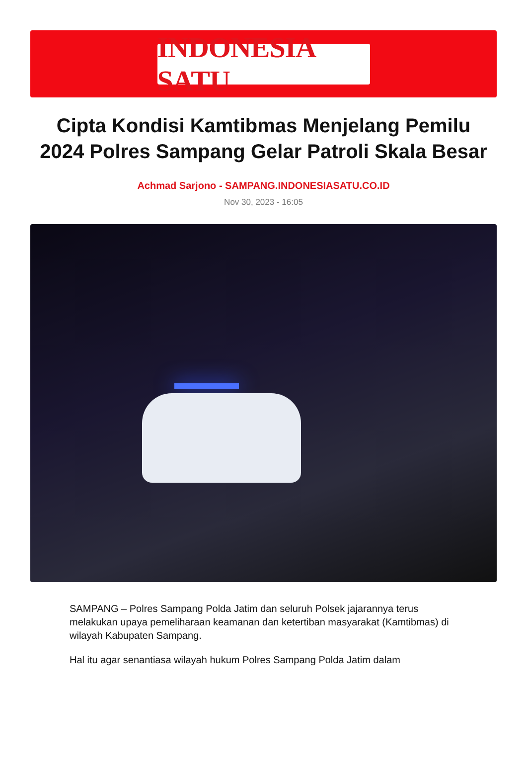INDONESIA SATU
Cipta Kondisi Kamtibmas Menjelang Pemilu 2024 Polres Sampang Gelar Patroli Skala Besar
Achmad Sarjono - SAMPANG.INDONESIASATU.CO.ID
Nov 30, 2023 - 16:05
SAMPANG – Polres Sampang Polda Jatim dan seluruh Polsek jajarannya terus melakukan upaya pemeliharaan keamanan dan ketertiban masyarakat (Kamtibmas) di wilayah Kabupaten Sampang.
Hal itu agar senantiasa wilayah hukum Polres Sampang Polda Jatim dalam